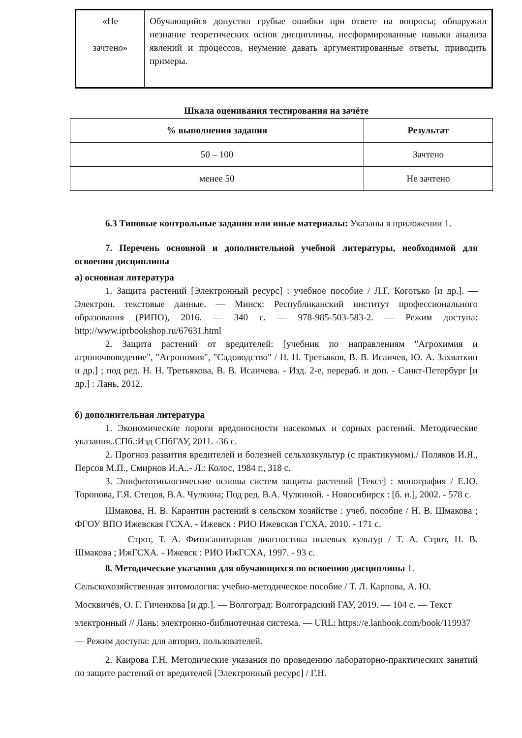| «Не зачтено» | Обучающийся допустил грубые ошибки при ответе на вопросы; обнаружил незнание теоретических основ дисциплины, несформированные навыки анализа явлений и процессов, неумение давать аргументированные ответы, приводить примеры. |
Шкала оценивания тестирования на зачёте
| % выполнения задания | Результат |
| --- | --- |
| 50 – 100 | Зачтено |
| менее 50 | Не зачтено |
6.3 Типовые контрольные задания или иные материалы: Указаны в приложении 1.
7. Перечень основной и дополнительной учебной литературы, необходимой для освоения дисциплины
а) основная литература
1. Защита растений [Электронный ресурс] : учебное пособие / Л.Г. Коготько [и др.]. — Электрон. текстовые данные. — Минск: Республиканский институт профессионального образования (РИПО), 2016. — 340 c. — 978-985-503-583-2. — Режим доступа: http://www.iprbookshop.ru/67631.html
2. Защита растений от вредителей: [учебник по направлениям "Агрохимия и агропочвоведение", "Агрономия", "Садоводство" / Н. Н. Третьяков, В. В. Исаичев, Ю. А. Захваткин и др.] ; под ред. Н. Н. Третьякова, В. В. Исаичева. - Изд. 2-е, перераб. и доп. - Санкт-Петербург [и др.] : Лань, 2012.
б) дополнительная литература
1. Экономические пороги вредоносности насекомых и сорных растений. Методические указания..СПб.:Изд СПбГАУ, 2011. -36 с.
2. Прогноз развития вредителей и болезней сельхозкультур (с практикумом)./ Поляков И.Я., Персов М.П., Смирнов И.А..- Л.: Колос, 1984 г., 318 с.
3. Эпифитотиологические основы систем защиты растений [Текст] : монография / Е.Ю. Торопова, Г.Я. Стецов, В.А. Чулкина; Под ред. В.А. Чулкиной. - Новосибирск : [б. и.], 2002. - 578 с.
Шмакова, Н. В. Карантин растений в сельском хозяйстве : учеб. пособие / Н. В. Шмакова ; ФГОУ ВПО Ижевская ГСХА. - Ижевск : РИО Ижевская ГСХА, 2010. - 171 с.
Строт, Т. А. Фитосанитарная диагностика полевых культур / Т. А. Строт, Н. В. Шмакова ; ИжГСХА. - Ижевск : РИО ИжГСХА, 1997. - 93 с.
8. Методические указания для обучающихся по освоению дисциплины 1. Сельскохозяйственная энтомология: учебно-методическое пособие / Т. Л. Карпова, А. Ю. Москвичёв, О. Г. Гиченкова [и др.]. — Волгоград: Волгоградский ГАУ, 2019. — 104 с. — Текст электронный // Лань: электронно-библиотечная система. — URL: https://e.lanbook.com/book/119937— Режим доступа: для авториз. пользователей.
2. Каирова Г.Н. Методические указания по проведению лабораторно-практических занятий по защите растений от вредителей [Электронный ресурс] / Г.Н.